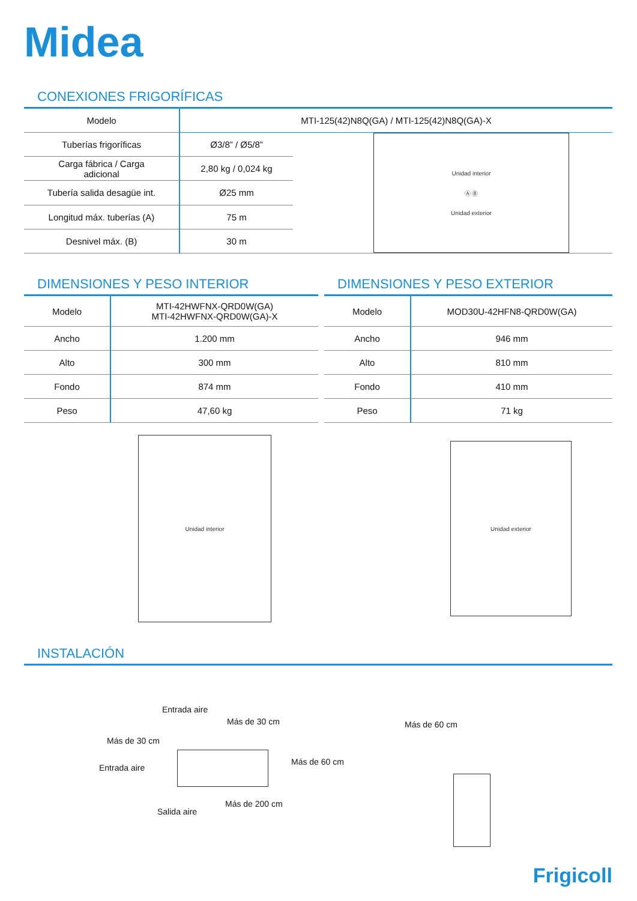Midea
CONEXIONES FRIGORÍFICAS
| Modelo | MTI-125(42)N8Q(GA) / MTI-125(42)N8Q(GA)-X | |
| Tuberías frigoríficas | Ø3/8” / Ø5/8” | Unidad interior Ⓐ Ⓑ Unidad exterior |
| Carga fábrica / Carga adicional | 2,80 kg / 0,024 kg | |
| Tubería salida desagüe int. | Ø25 mm | |
| Longitud máx. tuberías (A) | 75 m | |
| Desnivel máx. (B) | 30 m | |
DIMENSIONES Y PESO INTERIOR
| Modelo | MTI-42HWFNX-QRD0W(GA) MTI-42HWFNX-QRD0W(GA)-X |
| Ancho | 1.200 mm |
| Alto | 300 mm |
| Fondo | 874 mm |
| Peso | 47,60 kg |
Unidad interior
DIMENSIONES Y PESO EXTERIOR
| Modelo | MOD30U-42HFN8-QRD0W(GA) |
| Ancho | 946 mm |
| Alto | 810 mm |
| Fondo | 410 mm |
| Peso | 71 kg |
Unidad exterior
INSTALACIÓN
Entrada aire
Más de 30 cm
Más de 30 cm
Entrada aire
Más de 60 cm
Más de 200 cm
Salida aire
Más de 60 cm
Frigicoll